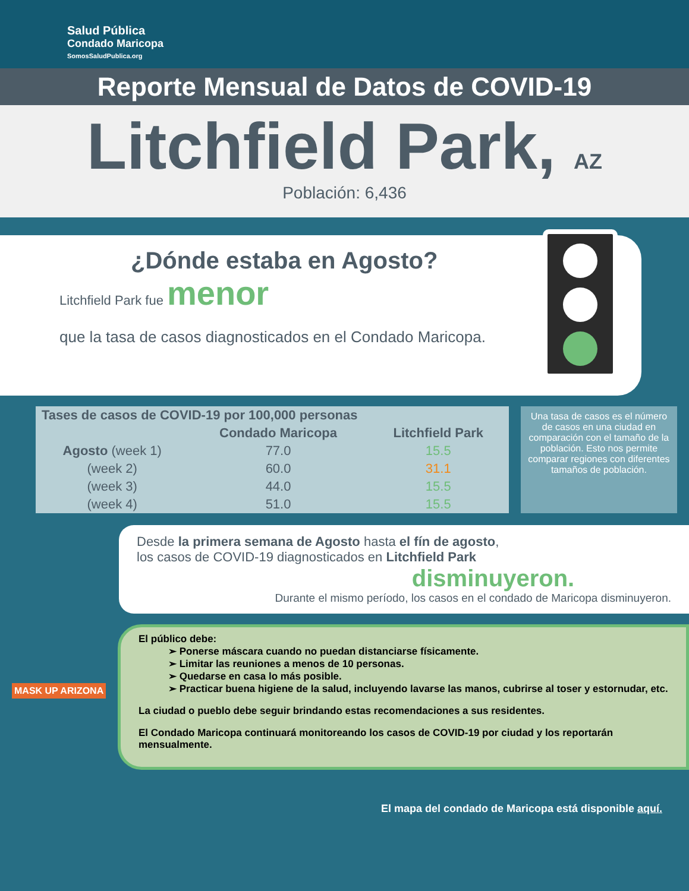Salud Pública
Condado Maricopa
SomosSaludPublica.org
Reporte Mensual de Datos de COVID-19
Litchfield Park, AZ
Población: 6,436
¿Dónde estaba en Agosto?
Litchfield Park fue menor
que la tasa de casos diagnosticados en el Condado Maricopa.
| Tases de casos de COVID-19 por 100,000 personas | | |
| --- | --- | --- |
| | Condado Maricopa | Litchfield Park |
| Agosto (week 1) | 77.0 | 15.5 |
| (week 2) | 60.0 | 31.1 |
| (week 3) | 44.0 | 15.5 |
| (week 4) | 51.0 | 15.5 |
Una tasa de casos es el número de casos en una ciudad en comparación con el tamaño de la población. Esto nos permite comparar regiones con diferentes tamaños de población.
Desde la primera semana de Agosto hasta el fín de agosto,
los casos de COVID-19 diagnosticados en Litchfield Park
disminuyeron.
Durante el mismo período, los casos en el condado de Maricopa disminuyeron.
El público debe:
➢ Ponerse máscara cuando no puedan distanciarse físicamente.
➢ Limitar las reuniones a menos de 10 personas.
➢ Quedarse en casa lo más posible.
➢ Practicar buena higiene de la salud, incluyendo lavarse las manos, cubrirse al toser y estornudar, etc.
La ciudad o pueblo debe seguir brindando estas recomendaciones a sus residentes.
El Condado Maricopa continuará monitoreando los casos de COVID-19 por ciudad y los reportarán mensualmente.
MASK UP ARIZONA
El mapa del condado de Maricopa está disponible aquí.